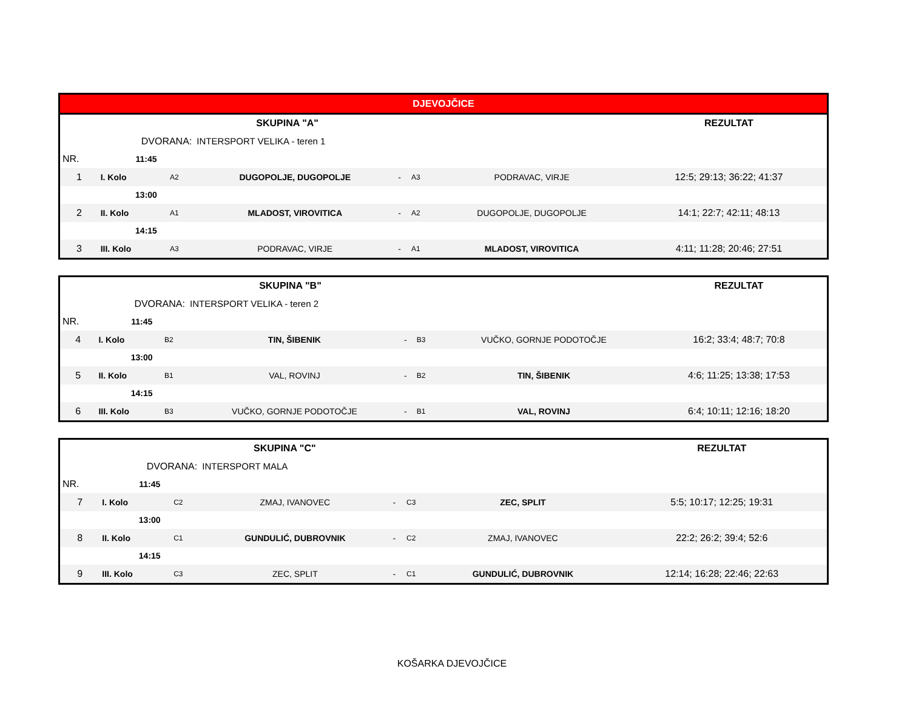| DJEVOJČICE | | | | | | | |
| SKUPINA "A" | | | | | | | REZULTAT |
| | DVORANA: | | INTERSPORT VELIKA - teren 1 | | | | |
| NR. | 11:45 | | | | | | |
| 1 | I. Kolo | A2 | DUGOPOLJE, DUGOPOLJE | - | A3 | PODRAVAC, VIRJE | 12:5; 29:13; 36:22; 41:37 |
| | 13:00 | | | | | | |
| 2 | II. Kolo | A1 | MLADOST, VIROVITICA | - | A2 | DUGOPOLJE, DUGOPOLJE | 14:1; 22:7; 42:11; 48:13 |
| | 14:15 | | | | | | |
| 3 | III. Kolo | A3 | PODRAVAC, VIRJE | - | A1 | MLADOST, VIROVITICA | 4:11; 11:28; 20:46; 27:51 |
| SKUPINA "B" | | | | | | | REZULTAT |
| | DVORANA: | | INTERSPORT VELIKA - teren 2 | | | | |
| NR. | 11:45 | | | | | | |
| 4 | I. Kolo | B2 | TIN, ŠIBENIK | - | B3 | VUČKO, GORNJE PODOTOČJE | 16:2; 33:4; 48:7; 70:8 |
| | 13:00 | | | | | | |
| 5 | II. Kolo | B1 | VAL, ROVINJ | - | B2 | TIN, ŠIBENIK | 4:6; 11:25; 13:38; 17:53 |
| | 14:15 | | | | | | |
| 6 | III. Kolo | B3 | VUČKO, GORNJE PODOTOČJE | - | B1 | VAL, ROVINJ | 6:4; 10:11; 12:16; 18:20 |
| SKUPINA "C" | | | | | | | REZULTAT |
| | DVORANA: | | INTERSPORT MALA | | | | |
| NR. | 11:45 | | | | | | |
| 7 | I. Kolo | C2 | ZMAJ, IVANOVEC | - | C3 | ZEC, SPLIT | 5:5; 10:17; 12:25; 19:31 |
| | 13:00 | | | | | | |
| 8 | II. Kolo | C1 | GUNDULIĆ, DUBROVNIK | - | C2 | ZMAJ, IVANOVEC | 22:2; 26:2; 39:4; 52:6 |
| | 14:15 | | | | | | |
| 9 | III. Kolo | C3 | ZEC, SPLIT | - | C1 | GUNDULIĆ, DUBROVNIK | 12:14; 16:28; 22:46; 22:63 |
KOŠARKA DJEVOJČICE